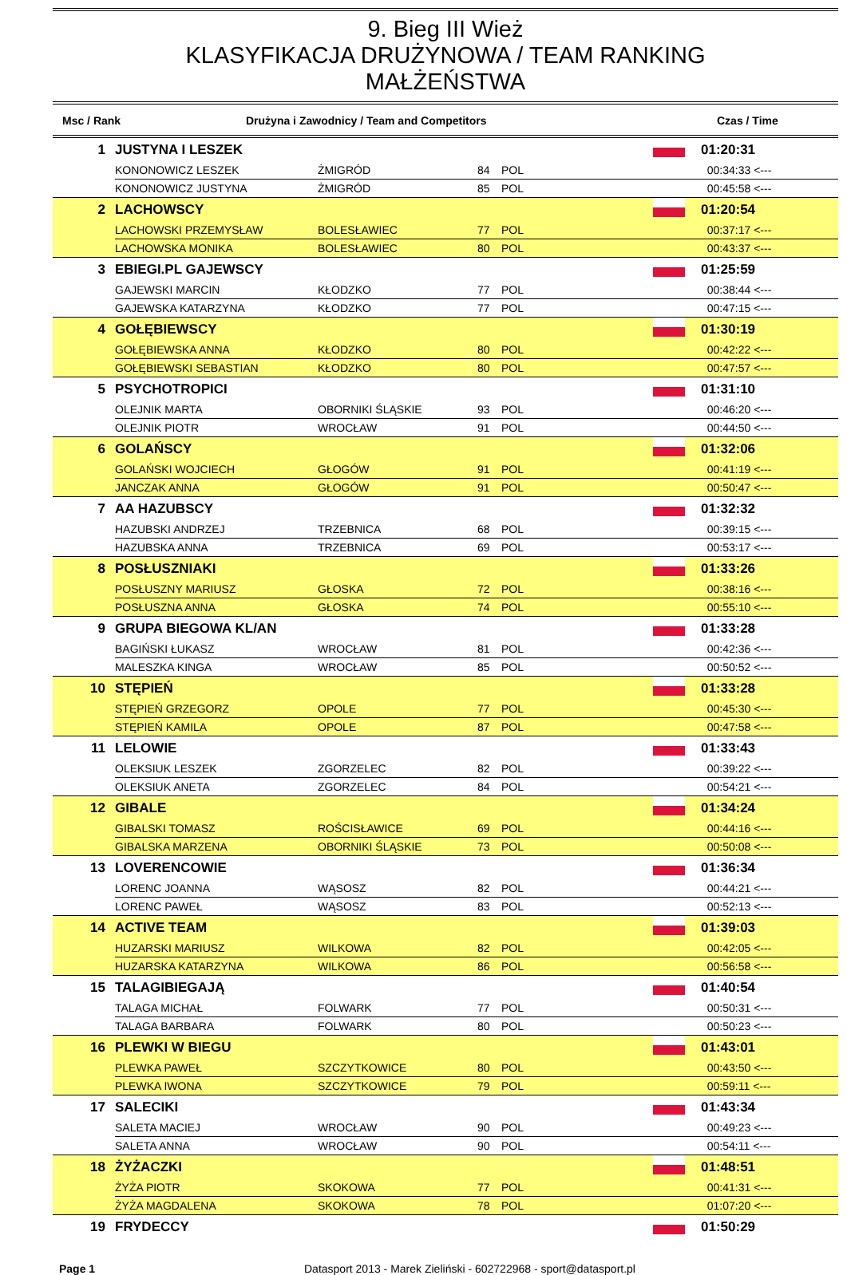9. Bieg III Wież
KLASYFIKACJA DRUŻYNOWA / TEAM RANKING
MAŁŻEŃSTWA
Msc / Rank Drużyna i Zawodnicy / Team and Competitors Czas / Time
| 1 | JUSTYNA I LESZEK | | | | | 01:20:31 |
| | KONONOWICZ LESZEK | ŻMIGRÓD | 84 | POL | | 00:34:33 <--- |
| | KONONOWICZ JUSTYNA | ŻMIGRÓD | 85 | POL | | 00:45:58 <--- |
| 2 | LACHOWSCY | | | | | 01:20:54 |
| | LACHOWSKI PRZEMYSŁAW | BOLESŁAWIEC | 77 | POL | | 00:37:17 <--- |
| | LACHOWSKA MONIKA | BOLESŁAWIEC | 80 | POL | | 00:43:37 <--- |
| 3 | EBIEGI.PL GAJEWSCY | | | | | 01:25:59 |
| | GAJEWSKI MARCIN | KŁODZKO | 77 | POL | | 00:38:44 <--- |
| | GAJEWSKA KATARZYNA | KŁODZKO | 77 | POL | | 00:47:15 <--- |
| 4 | GOŁĘBIEWSCY | | | | | 01:30:19 |
| | GOŁĘBIEWSKA ANNA | KŁODZKO | 80 | POL | | 00:42:22 <--- |
| | GOŁĘBIEWSKI SEBASTIAN | KŁODZKO | 80 | POL | | 00:47:57 <--- |
| 5 | PSYCHOTROPICI | | | | | 01:31:10 |
| | OLEJNIK MARTA | OBORNIKI ŚLĄSKIE | 93 | POL | | 00:46:20 <--- |
| | OLEJNIK PIOTR | WROCŁAW | 91 | POL | | 00:44:50 <--- |
| 6 | GOLAŃSCY | | | | | 01:32:06 |
| | GOLAŃSKI WOJCIECH | GŁOGÓW | 91 | POL | | 00:41:19 <--- |
| | JANCZAK ANNA | GŁOGÓW | 91 | POL | | 00:50:47 <--- |
| 7 | AA HAZUBSCY | | | | | 01:32:32 |
| | HAZUBSKI ANDRZEJ | TRZEBNICA | 68 | POL | | 00:39:15 <--- |
| | HAZUBSKA ANNA | TRZEBNICA | 69 | POL | | 00:53:17 <--- |
| 8 | POSŁUSZNIAKI | | | | | 01:33:26 |
| | POSŁUSZNY MARIUSZ | GŁOSKA | 72 | POL | | 00:38:16 <--- |
| | POSŁUSZNA ANNA | GŁOSKA | 74 | POL | | 00:55:10 <--- |
| 9 | GRUPA BIEGOWA KL/AN | | | | | 01:33:28 |
| | BAGIŃSKI ŁUKASZ | WROCŁAW | 81 | POL | | 00:42:36 <--- |
| | MALESZKA KINGA | WROCŁAW | 85 | POL | | 00:50:52 <--- |
| 10 | STĘPIEŃ | | | | | 01:33:28 |
| | STĘPIEŃ GRZEGORZ | OPOLE | 77 | POL | | 00:45:30 <--- |
| | STĘPIEŃ KAMILA | OPOLE | 87 | POL | | 00:47:58 <--- |
| 11 | LELOWIE | | | | | 01:33:43 |
| | OLEKSIUK LESZEK | ZGORZELEC | 82 | POL | | 00:39:22 <--- |
| | OLEKSIUK ANETA | ZGORZELEC | 84 | POL | | 00:54:21 <--- |
| 12 | GIBALE | | | | | 01:34:24 |
| | GIBALSKI TOMASZ | ROŚCISŁAWICE | 69 | POL | | 00:44:16 <--- |
| | GIBALSKA MARZENA | OBORNIKI ŚLĄSKIE | 73 | POL | | 00:50:08 <--- |
| 13 | LOVERENCOWIE | | | | | 01:36:34 |
| | LORENC JOANNA | WĄSOSZ | 82 | POL | | 00:44:21 <--- |
| | LORENC PAWEŁ | WĄSOSZ | 83 | POL | | 00:52:13 <--- |
| 14 | ACTIVE TEAM | | | | | 01:39:03 |
| | HUZARSKI MARIUSZ | WILKOWA | 82 | POL | | 00:42:05 <--- |
| | HUZARSKA KATARZYNA | WILKOWA | 86 | POL | | 00:56:58 <--- |
| 15 | TALAGIBIEGAJĄ | | | | | 01:40:54 |
| | TALAGA MICHAŁ | FOLWARK | 77 | POL | | 00:50:31 <--- |
| | TALAGA BARBARA | FOLWARK | 80 | POL | | 00:50:23 <--- |
| 16 | PLEWKI W BIEGU | | | | | 01:43:01 |
| | PLEWKA PAWEŁ | SZCZYTKOWICE | 80 | POL | | 00:43:50 <--- |
| | PLEWKA IWONA | SZCZYTKOWICE | 79 | POL | | 00:59:11 <--- |
| 17 | SALECIKI | | | | | 01:43:34 |
| | SALETA MACIEJ | WROCŁAW | 90 | POL | | 00:49:23 <--- |
| | SALETA ANNA | WROCŁAW | 90 | POL | | 00:54:11 <--- |
| 18 | ŻYŻACZKI | | | | | 01:48:51 |
| | ŻYŻA PIOTR | SKOKOWA | 77 | POL | | 00:41:31 <--- |
| | ŻYŻA MAGDALENA | SKOKOWA | 78 | POL | | 01:07:20 <--- |
| 19 | FRYDECCY | | | | | 01:50:29 |
Page 1 Datasport 2013 - Marek Zieliński - 602722968 - sport@datasport.pl